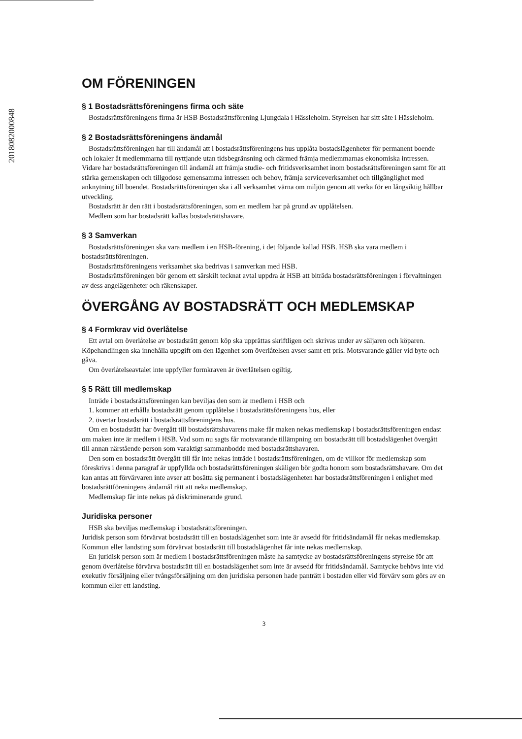20180820008​48
OM FÖRENINGEN
§ 1 Bostadsrättsföreningens firma och säte
Bostadsrättsföreningens firma är HSB Bostadsrättsförening Ljungdala i Hässleholm. Styrelsen har sitt säte i Hässleholm.
§ 2 Bostadsrättsföreningens ändamål
Bostadsrättsföreningen har till ändamål att i bostadsrättsföreningens hus upplåta bostadslägenheter för permanent boende och lokaler åt medlemmarna till nyttjande utan tidsbegränsning och därmed främja medlemmarnas ekonomiska intressen. Vidare har bostadsrättsföreningen till ändamål att främja studie- och fritidsverksamhet inom bostadsrättsföreningen samt för att stärka gemenskapen och tillgodose gemensamma intressen och behov, främja serviceverksamhet och tillgänglighet med anknytning till boendet. Bostadsrättsföreningen ska i all verksamhet värna om miljön genom att verka för en långsiktig hållbar utveckling.
Bostadsrätt är den rätt i bostadsrättsföreningen, som en medlem har på grund av upplåtelsen.
Medlem som har bostadsrätt kallas bostadsrättshavare.
§ 3 Samverkan
Bostadsrättsföreningen ska vara medlem i en HSB-förening, i det följande kallad HSB. HSB ska vara medlem i bostadsrättsföreningen.
Bostadsrättsföreningens verksamhet ska bedrivas i samverkan med HSB.
Bostadsrättsföreningen bör genom ett särskilt tecknat avtal uppdra åt HSB att biträda bostadsrättsföreningen i förvaltningen av dess angelägenheter och räkenskaper.
ÖVERGÅNG AV BOSTADSRÄTT OCH MEDLEMSKAP
§ 4 Formkrav vid överlåtelse
Ett avtal om överlåtelse av bostadsrätt genom köp ska upprättas skriftligen och skrivas under av säljaren och köparen. Köpehandlingen ska innehålla uppgift om den lägenhet som överlåtelsen avser samt ett pris. Motsvarande gäller vid byte och gåva.
Om överlåtelseavtalet inte uppfyller formkraven är överlåtelsen ogiltig.
§ 5 Rätt till medlemskap
Inträde i bostadsrättsföreningen kan beviljas den som är medlem i HSB och
1. kommer att erhålla bostadsrätt genom upplåtelse i bostadsrättsföreningens hus, eller
2. övertar bostadsrätt i bostadsrättsföreningens hus.
Om en bostadsrätt har övergått till bostadsrättshavarens make får maken nekas medlemskap i bostadsrättsföreningen endast om maken inte är medlem i HSB. Vad som nu sagts får motsvarande tillämpning om bostadsrätt till bostadslägenhet övergått till annan närstående person som varaktigt sammanbodde med bostadsrättshavaren.
Den som en bostadsrätt övergått till får inte nekas inträde i bostadsrättsföreningen, om de villkor för medlemskap som föreskrivs i denna paragraf är uppfyllda och bostadsrättsföreningen skäligen bör godta honom som bostadsrättshavare. Om det kan antas att förvärvaren inte avser att bosätta sig permanent i bostadslägenheten har bostadsrättsföreningen i enlighet med bostadsrättföreningens ändamål rätt att neka medlemskap.
Medlemskap får inte nekas på diskriminerande grund.
Juridiska personer
HSB ska beviljas medlemskap i bostadsrättsföreningen.
Juridisk person som förvärvat bostadsrätt till en bostadslägenhet som inte är avsedd för fritidsändamål får nekas medlemskap. Kommun eller landsting som förvärvat bostadsrätt till bostadslägenhet får inte nekas medlemskap.
En juridisk person som är medlem i bostadsrättsföreningen måste ha samtycke av bostadsrättsföreningens styrelse för att genom överlåtelse förvärva bostadsrätt till en bostadslägenhet som inte är avsedd för fritidsändamål. Samtycke behövs inte vid exekutiv försäljning eller tvångsförsäljning om den juridiska personen hade panträtt i bostaden eller vid förvärv som görs av en kommun eller ett landsting.
3